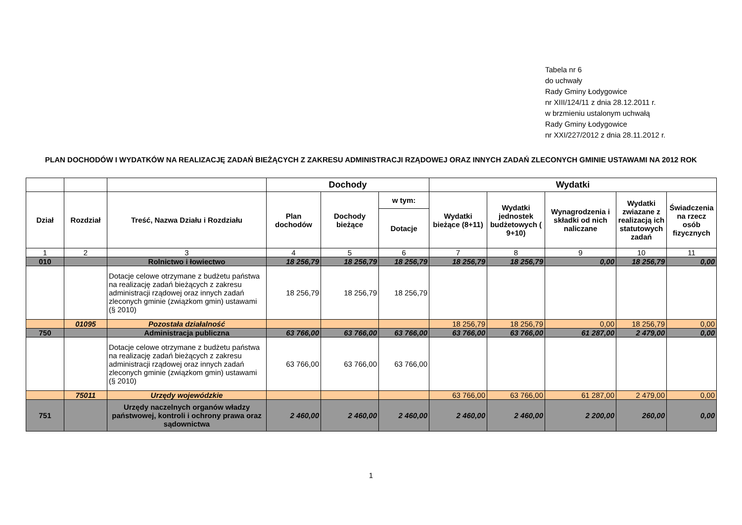Tabela nr 6
do uchwały
Rady Gminy Łodygowice
nr XIII/124/11 z dnia 28.12.2011 r.
w brzmieniu ustalonym uchwałą
Rady Gminy Łodygowice
nr XXI/227/2012 z dnia 28.11.2012 r.
PLAN DOCHODÓW I WYDATKÓW NA REALIZACJĘ ZADAŃ BIEŻĄCYCH Z ZAKRESU ADMINISTRACJI RZĄDOWEJ ORAZ INNYCH ZADAŃ ZLECONYCH GMINIE USTAWAMI NA 2012 ROK
| | | | Dochody | | | Wydatki | | | | |
| --- | --- | --- | --- | --- | --- | --- | --- | --- | --- | --- |
| Dział | Rozdział | Treść, Nazwa Działu i Rozdziału | Plan dochodów | Dochody bieżące | w tym: | Wydatki bieżące (8+11) | Wydatki jednostek budżetowych ( 9+10) | Wynagrodzenia i składki od nich naliczane | Wydatki zwiazane z realizacją ich statutowych zadań | Świadczenia na rzecz osób fizycznych |
| | | | | | Dotacje | | | | | |
| 1 | 2 | 3 | 4 | 5 | 6 | 7 | 8 | 9 | 10 | 11 |
| 010 | | Rolnictwo i łowiectwo | 18 256,79 | 18 256,79 | 18 256,79 | 18 256,79 | 18 256,79 | 0,00 | 18 256,79 | 0,00 |
| | | Dotacje celowe otrzymane z budżetu państwa na realizację zadań bieżących z zakresu administracji rządowej oraz innych zadań zleconych gminie (związkom gmin) ustawami (§ 2010) | 18 256,79 | 18 256,79 | 18 256,79 | | | | | |
| | 01095 | Pozostała działalność | | | | 18 256,79 | 18 256,79 | 0,00 | 18 256,79 | 0,00 |
| 750 | | Administracja publiczna | 63 766,00 | 63 766,00 | 63 766,00 | 63 766,00 | 63 766,00 | 61 287,00 | 2 479,00 | 0,00 |
| | | Dotacje celowe otrzymane z budżetu państwa na realizację zadań bieżących z zakresu administracji rządowej oraz innych zadań zleconych gminie (związkom gmin) ustawami (§ 2010) | 63 766,00 | 63 766,00 | 63 766,00 | | | | | |
| | 75011 | Urzędy wojewódzkie | | | | 63 766,00 | 63 766,00 | 61 287,00 | 2 479,00 | 0,00 |
| 751 | | Urzędy naczelnych organów władzy państwowej, kontroli i ochrony prawa oraz sądownictwa | 2 460,00 | 2 460,00 | 2 460,00 | 2 460,00 | 2 460,00 | 2 200,00 | 260,00 | 0,00 |
1